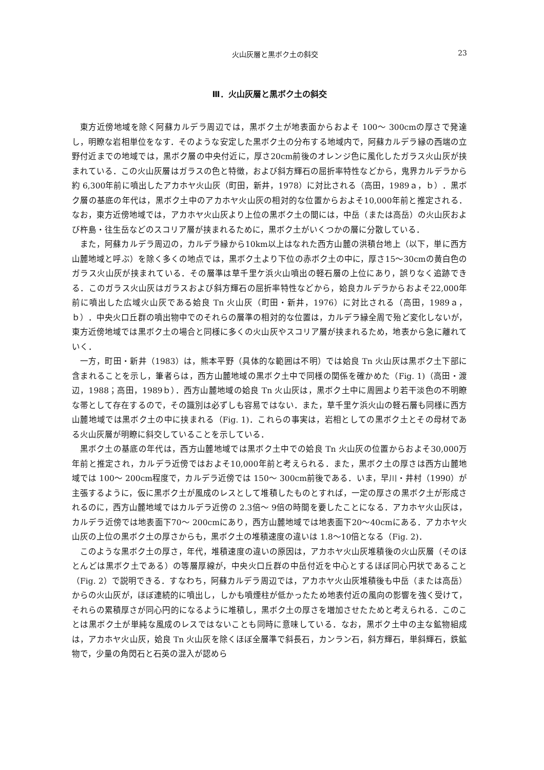火山灰層と黒ボク土の斜交 23
Ⅲ．火山灰層と黒ボク土の斜交
東方近傍地域を除く阿蘇カルデラ周辺では，黒ボク土が地表面からおよそ 100～ 300cmの厚さで発達し，明瞭な岩相単位をなす．そのような安定した黒ボク土の分布する地域内で，阿蘇カルデラ縁の西端の立野付近までの地域では，黒ボク層の中央付近に，厚さ20cm前後のオレンジ色に風化したガラス火山灰が挟まれている．この火山灰層はガラスの色と特徴，および斜方輝石の屈折率特性などから，鬼界カルデラから約 6,300年前に噴出したアカホヤ火山灰（町田，新井，1978）に対比される（高田，1989ａ，ｂ）．黒ボク層の基底の年代は，黒ボク土中のアカホヤ火山灰の相対的な位置からおよそ10,000年前と推定される．なお，東方近傍地域では，アカホヤ火山灰より上位の黒ボク土の間には，中岳（または高岳）の火山灰および杵島・往生岳などのスコリア層が挟まれるために，黒ボク土がいくつかの層に分散している．
また，阿蘇カルデラ周辺の，カルデラ縁から10km以上はなれた西方山麓の洪積台地上（以下，単に西方山麓地域と呼ぶ）を除く多くの地点では，黒ボク土より下位の赤ボク土の中に，厚さ15～30cmの黄白色のガラス火山灰が挟まれている．その層準は草千里ケ浜火山噴出の軽石層の上位にあり，誤りなく追跡できる．このガラス火山灰はガラスおよび斜方輝石の屈折率特性などから，姶良カルデラからおよそ22,000年前に噴出した広域火山灰である姶良 Tn 火山灰（町田・新井，1976）に対比される（高田，1989ａ，ｂ）．中央火口丘群の噴出物中でのそれらの層準の相対的な位置は，カルデラ縁全周で殆ど変化しないが，東方近傍地域では黒ボク土の場合と同様に多くの火山灰やスコリア層が挟まれるため，地表から急に離れていく．
一方，町田・新井（1983）は，熊本平野（具体的な範囲は不明）では姶良 Tn 火山灰は黒ボク土下部に含まれることを示し，筆者らは，西方山麓地域の黒ボク土中で同様の関係を確かめた（Fig. 1)（高田・渡辺，1988；高田，1989ｂ）．西方山麓地域の姶良 Tn 火山灰は，黒ボク土中に周囲より若干淡色の不明瞭な帯として存在するので，その識別は必ずしも容易ではない．また，草千里ケ浜火山の軽石層も同様に西方山麓地域では黒ボク土の中に挟まれる（Fig. 1)．これらの事実は，岩相としての黒ボク土とその母材である火山灰層が明瞭に斜交していることを示している．
黒ボク土の基底の年代は，西方山麓地域では黒ボク土中での姶良 Tn 火山灰の位置からおよそ30,000万年前と推定され，カルデラ近傍ではおよそ10,000年前と考えられる．また，黒ボク土の厚さは西方山麓地域では 100～ 200cm程度で，カルデラ近傍では 150～ 300cm前後である．いま，早川・井村（1990）が主張するように，仮に黒ボク土が風成のレスとして堆積したものとすれば，一定の厚さの黒ボク土が形成されるのに，西方山麓地域ではカルデラ近傍の 2.3倍～ 9倍の時間を要したことになる．アカホヤ火山灰は，カルデラ近傍では地表面下70～ 200cmにあり，西方山麓地域では地表面下20～40cmにある．アカホヤ火山灰の上位の黒ボク土の厚さからも，黒ボク土の堆積速度の違いは 1.8～10倍となる（Fig. 2)．
このような黒ボク土の厚さ，年代，堆積速度の違いの原因は，アカホヤ火山灰堆積後の火山灰層（そのほとんどは黒ボク土である）の等層厚線が，中央火口丘群の中岳付近を中心とするほぼ同心円状であること（Fig. 2）で説明できる．すなわち，阿蘇カルデラ周辺では，アカホヤ火山灰堆積後も中岳（または高岳）からの火山灰が，ほぼ連続的に噴出し，しかも噴煙柱が低かったため地表付近の風向の影響を強く受けて，それらの累積厚さが同心円的になるように堆積し，黒ボク土の厚さを増加させたためと考えられる．このことは黒ボク土が単純な風成のレスではないことも同時に意味している．なお，黒ボク土中の主な鉱物組成は，アカホヤ火山灰，姶良 Tn 火山灰を除くほぼ全層準で斜長石，カンラン石，斜方輝石，単斜輝石，鉄鉱物で，少量の角閃石と石英の混入が認めら